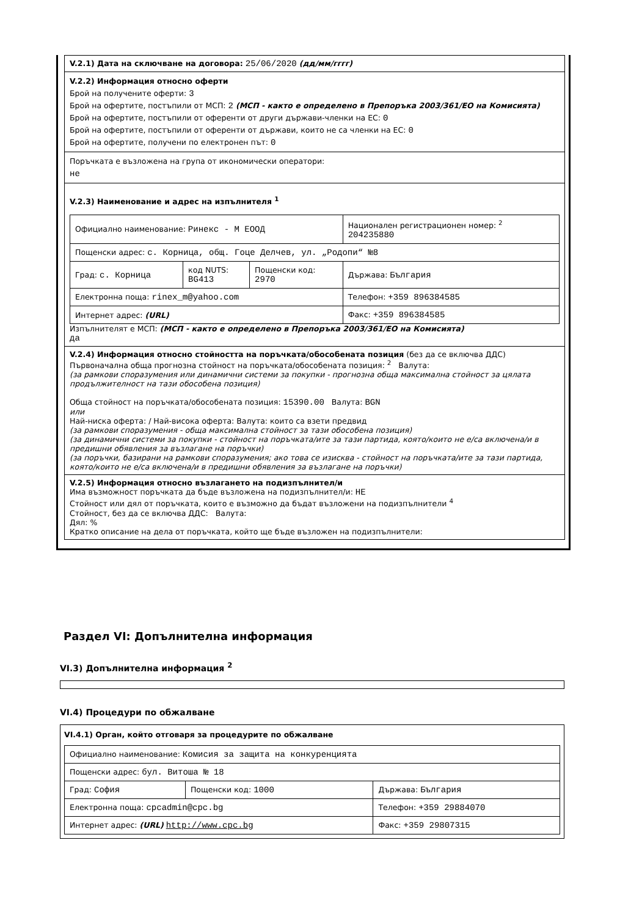V.2.1) Дата на сключване на договора: 25/06/2020 (дд/мм/гггг)
V.2.2) Информация относно оферти
Брой на получените оферти: 3
Брой на офертите, постъпили от МСП: 2 (МСП - както е определено в Препоръка 2003/361/ЕО на Комисията)
Брой на офертите, постъпили от оференти от други държави-членки на ЕС: 0
Брой на офертите, постъпили от оференти от държави, които не са членки на ЕС: 0
Брой на офертите, получени по електронен път: 0
Поръчката е възложена на група от икономически оператори:
не
V.2.3) Наименование и адрес на изпълнителя <sup>1</sup>
| Официално наименование: Ринекс - М ЕООД | | | Национален регистрационен номер: <sup>2</sup> 204235880 |
| Пощенски адрес: с. Корница, общ. Гоце Делчев, ул. „Родопи“ №8 | | | |
| Град: с. Корница | код NUTS: BG413 | Пощенски код: 2970 | Държава: България |
| Електронна поща: rinex_m@yahoo.com | | | Телефон: +359 896384585 |
| Интернет адрес: (URL) | | | Факс: +359 896384585 |
Изпълнителят е МСП: (МСП - както е определено в Препоръка 2003/361/ЕО на Комисията)
да
V.2.4) Информация относно стойността на поръчката/обособената позиция (без да се включва ДДС)
Първоначална обща прогнозна стойност на поръчката/обособената позиция: <sup>2</sup> Валута:
(за рамкови споразумения или динамични системи за покупки - прогнозна обща максимална стойност за цялата продължителност на тази обособена позиция)
Обща стойност на поръчката/обособената позиция: 15390.00 Валута: BGN
или
Най-ниска оферта: / Най-висока оферта: Валута: които са взети предвид
(за рамкови споразумения - обща максимална стойност за тази обособена позиция)
(за динамични системи за покупки - стойност на поръчката/ите за тази партида, която/които не е/са включена/и в предишни обявления за възлагане на поръчки)
(за поръчки, базирани на рамкови споразумения; ако това се изисква - стойност на поръчката/ите за тази партида, която/които не е/са включена/и в предишни обявления за възлагане на поръчки)
V.2.5) Информация относно възлагането на подизпълнител/и
Има възможност поръчката да бъде възложена на подизпълнител/и: НЕ
Стойност или дял от поръчката, които е възможно да бъдат възложени на подизпълнители <sup>4</sup>
Стойност, без да се включва ДДС: Валута:
Дял: %
Кратко описание на дела от поръчката, който ще бъде възложен на подизпълнители:
Раздел VI: Допълнителна информация
VI.3) Допълнителна информация <sup>2</sup>
VI.4) Процедури по обжалване
VI.4.1) Орган, който отговаря за процедурите по обжалване
| Официално наименование: Комисия за защита на конкуренцията | | |
| Пощенски адрес: бул. Витоша № 18 | | |
| Град: София | Пощенски код: 1000 | Държава: България |
| Електронна поща: cpcadmin@cpc.bg | | Телефон: +359 29884070 |
| Интернет адрес: (URL) http://www.cpc.bg | | Факс: +359 29807315 |